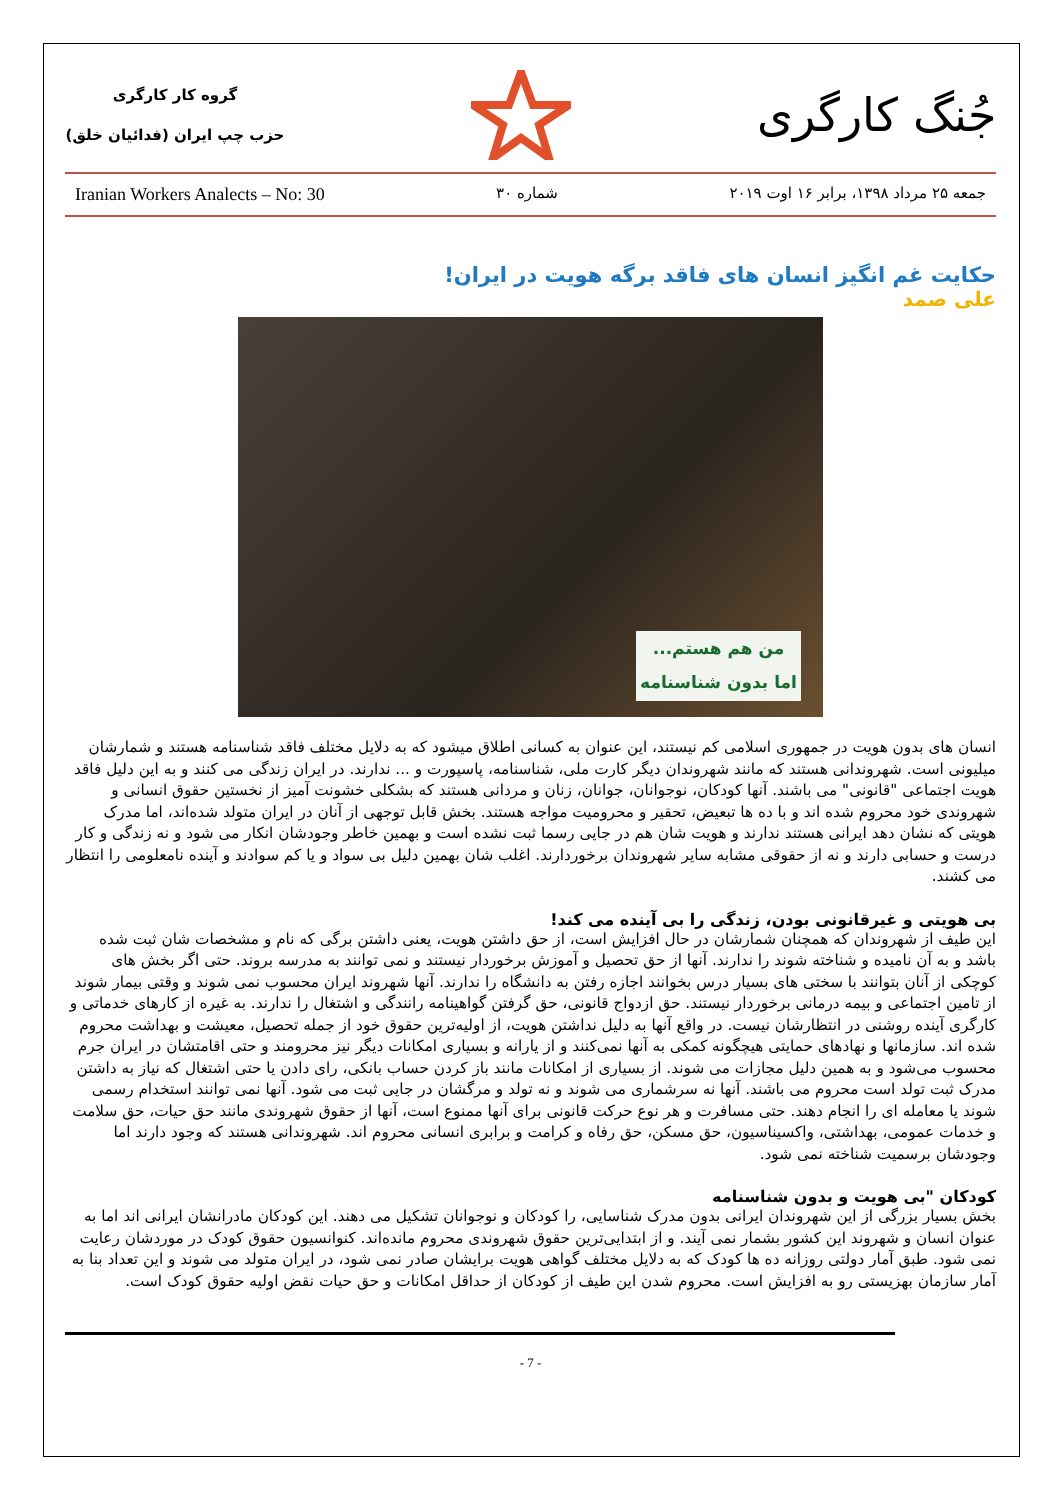گروه کار کارگری
حزب چپ ایران (فدائیان خلق)
جُنگ کارگری
Iranian Workers Analects – No: 30 شماره ۳۰ جمعه ۲۵ مرداد ۱۳۹۸، برابر ۱۶ اوت ۲۰۱۹
حکایت غم انگیز انسان های فاقد برگه هویت در ایران!
علی صمد
من هم هستم...
اما بدون شناسنامه
انسان های بدون هویت در جمهوری اسلامی کم نیستند، این عنوان به کسانی اطلاق میشود که به دلایل مختلف فاقد شناسنامه هستند و شمارشان میلیونی است. شهروندانی هستند که مانند شهروندان دیگر کارت ملی، شناسنامه، پاسپورت و ... ندارند. در ایران زندگی می کنند و به این دلیل فاقد هویت اجتماعی "قانونی" می باشند. آنها کودکان، نوجوانان، جوانان، زنان و مردانی هستند که بشکلی خشونت آمیز از نخستین حقوق انسانی و شهروندی خود محروم شده اند و با ده ها تبعیض، تحقیر و محرومیت مواجه هستند. بخش قابل توجهی از آنان در ایران متولد شده‌اند، اما مدرک هویتی که نشان دهد ایرانی هستند ندارند و هویت شان هم در جایی رسما ثبت نشده است و بهمین خاطر وجودشان انکار می شود و نه زندگی و کار درست و حسابی دارند و نه از حقوقی مشابه سایر شهروندان برخوردارند. اغلب شان بهمین دلیل بی سواد و یا کم سوادند و آینده نامعلومی را انتظار می کشند.
بی هویتی و غیرقانونی بودن، زندگی را بی آینده می کند!
این طیف از شهروندان که همچنان شمارشان در حال افزایش است، از حق داشتن هویت، یعنی داشتن برگی که نام و مشخصات شان ثبت شده باشد و به آن نامیده و شناخته شوند را ندارند. آنها از حق تحصیل و آموزش برخوردار نیستند و نمی توانند به مدرسه بروند. حتی اگر بخش های کوچکی از آنان بتوانند با سختی های بسیار درس بخوانند اجازه رفتن به دانشگاه را ندارند. آنها شهروند ایران محسوب نمی شوند و وقتی بیمار شوند از تامین اجتماعی و بیمه درمانی برخوردار نیستند. حق ازدواج قانونی، حق گرفتن گواهینامه رانندگی و اشتغال را ندارند. به غیره از کارهای خدماتی و کارگری آینده روشنی در انتظارشان نیست. در واقع آنها به دلیل نداشتن هویت، از اولیه‌ترین حقوق خود از جمله تحصیل، معیشت و بهداشت محروم شده اند. سازمانها و نهادهای حمایتی هیچگونه کمکی به آنها نمی‌کنند و از یارانه و بسیاری امکانات دیگر نیز محرومند و حتی اقامتشان در ایران جرم محسوب می‌شود و به همین دلیل مجازات می شوند. از بسیاری از امکانات مانند باز کردن حساب بانکی، رای دادن یا حتی اشتغال که نیاز به داشتن مدرک ثبت تولد است محروم می باشند. آنها نه سرشماری می شوند و نه تولد و مرگشان در جایی ثبت می شود. آنها نمی توانند استخدام رسمی شوند یا معامله ای را انجام دهند. حتی مسافرت و هر نوع حرکت قانونی برای آنها ممنوع است، آنها از حقوق شهروندی مانند حق حیات، حق سلامت و خدمات عمومی، بهداشتی، واکسیناسیون، حق مسکن، حق رفاه و کرامت و برابری انسانی محروم اند. شهروندانی هستند که وجود دارند اما وجودشان برسمیت شناخته نمی شود.
کودکان "بی هویت و بدون شناسنامه
بخش بسیار بزرگی از این شهروندان ایرانی بدون مدرک شناسایی، را کودکان و نوجوانان تشکیل می دهند. این کودکان مادرانشان ایرانی اند اما به عنوان انسان و شهروند این کشور بشمار نمی آیند. و از ابتدایی‌ترین حقوق شهروندی محروم مانده‌اند. کنوانسیون حقوق کودک در موردشان رعایت نمی شود. طبق آمار دولتی روزانه ده ها کودک که به دلایل مختلف گواهی هویت برایشان صادر نمی شود، در ایران متولد می شوند و این تعداد بنا به آمار سازمان بهزیستی رو به افزایش است. محروم شدن این طیف از کودکان از حداقل امکانات و حق حیات نقض اولیه حقوق کودک است.
- 7 -